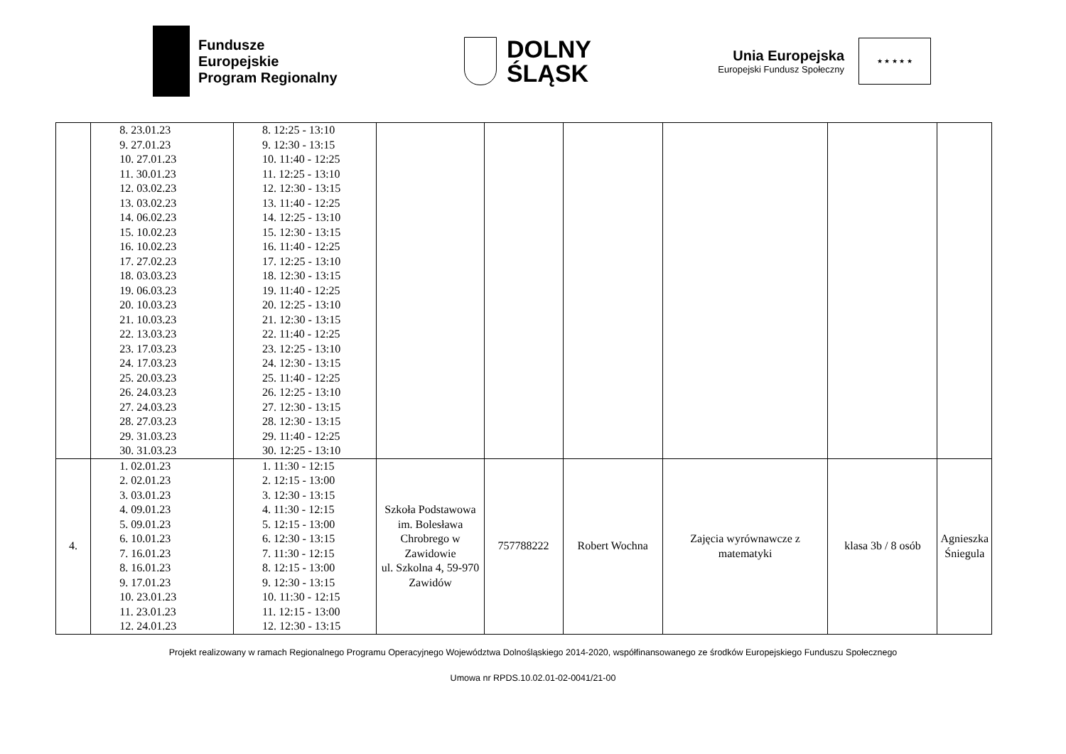Fundusze
Europejskie
Program Regionalny
DOLNY
ŚLĄSK
Unia Europejska
Europejski Fundusz Społeczny
★ ★ ★ ★ ★
| | 8. 23.01.23 9. 27.01.23 10. 27.01.23 11. 30.01.23 12. 03.02.23 13. 03.02.23 14. 06.02.23 15. 10.02.23 16. 10.02.23 17. 27.02.23 18. 03.03.23 19. 06.03.23 20. 10.03.23 21. 10.03.23 22. 13.03.23 23. 17.03.23 24. 17.03.23 25. 20.03.23 26. 24.03.23 27. 24.03.23 28. 27.03.23 29. 31.03.23 30. 31.03.23 | 8. 12:25 - 13:10 9. 12:30 - 13:15 10. 11:40 - 12:25 11. 12:25 - 13:10 12. 12:30 - 13:15 13. 11:40 - 12:25 14. 12:25 - 13:10 15. 12:30 - 13:15 16. 11:40 - 12:25 17. 12:25 - 13:10 18. 12:30 - 13:15 19. 11:40 - 12:25 20. 12:25 - 13:10 21. 12:30 - 13:15 22. 11:40 - 12:25 23. 12:25 - 13:10 24. 12:30 - 13:15 25. 11:40 - 12:25 26. 12:25 - 13:10 27. 12:30 - 13:15 28. 12:30 - 13:15 29. 11:40 - 12:25 30. 12:25 - 13:10 | | | | | | |
| 4. | 1. 02.01.23 2. 02.01.23 3. 03.01.23 4. 09.01.23 5. 09.01.23 6. 10.01.23 7. 16.01.23 8. 16.01.23 9. 17.01.23 10. 23.01.23 11. 23.01.23 12. 24.01.23 | 1. 11:30 - 12:15 2. 12:15 - 13:00 3. 12:30 - 13:15 4. 11:30 - 12:15 5. 12:15 - 13:00 6. 12:30 - 13:15 7. 11:30 - 12:15 8. 12:15 - 13:00 9. 12:30 - 13:15 10. 11:30 - 12:15 11. 12:15 - 13:00 12. 12:30 - 13:15 | Szkoła Podstawowa im. Bolesława Chrobrego w Zawidowie ul. Szkolna 4, 59-970 Zawidów | 757788222 | Robert Wochna | Zajęcia wyrównawcze z matematyki | klasa 3b / 8 osób | Agnieszka Śniegula |
Projekt realizowany w ramach Regionalnego Programu Operacyjnego Województwa Dolnośląskiego 2014-2020, współfinansowanego ze środków Europejskiego Funduszu Społecznego
Umowa nr RPDS.10.02.01-02-0041/21-00